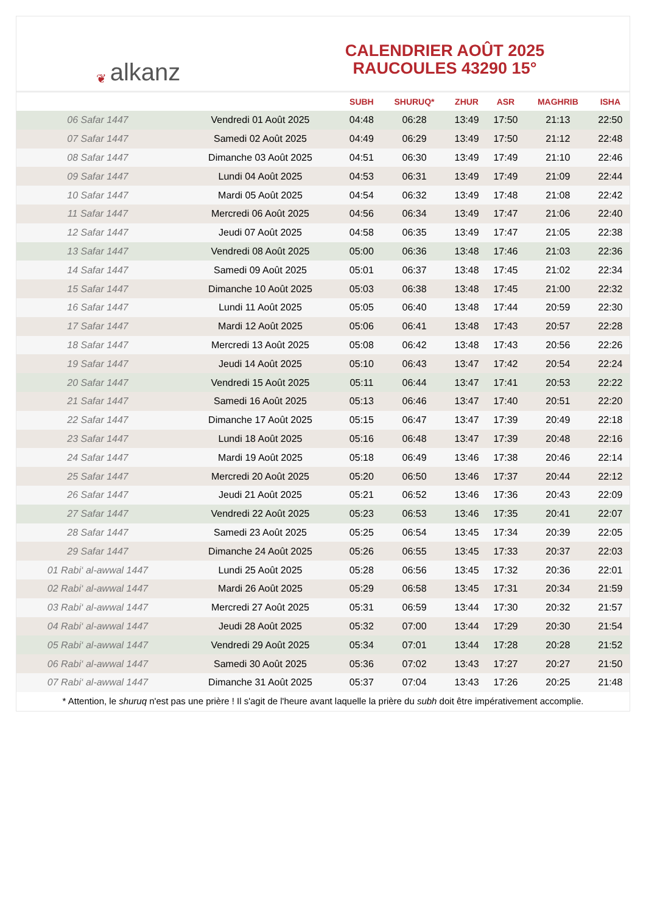❦ alkanz
CALENDRIER AOÛT 2025
RAUCOULES 43290 15°
| | | SUBH | SHURUQ* | ZHUR | ASR | MAGHRIB | ISHA |
| --- | --- | --- | --- | --- | --- | --- | --- |
| 06 Safar 1447 | Vendredi 01 Août 2025 | 04:48 | 06:28 | 13:49 | 17:50 | 21:13 | 22:50 |
| 07 Safar 1447 | Samedi 02 Août 2025 | 04:49 | 06:29 | 13:49 | 17:50 | 21:12 | 22:48 |
| 08 Safar 1447 | Dimanche 03 Août 2025 | 04:51 | 06:30 | 13:49 | 17:49 | 21:10 | 22:46 |
| 09 Safar 1447 | Lundi 04 Août 2025 | 04:53 | 06:31 | 13:49 | 17:49 | 21:09 | 22:44 |
| 10 Safar 1447 | Mardi 05 Août 2025 | 04:54 | 06:32 | 13:49 | 17:48 | 21:08 | 22:42 |
| 11 Safar 1447 | Mercredi 06 Août 2025 | 04:56 | 06:34 | 13:49 | 17:47 | 21:06 | 22:40 |
| 12 Safar 1447 | Jeudi 07 Août 2025 | 04:58 | 06:35 | 13:49 | 17:47 | 21:05 | 22:38 |
| 13 Safar 1447 | Vendredi 08 Août 2025 | 05:00 | 06:36 | 13:48 | 17:46 | 21:03 | 22:36 |
| 14 Safar 1447 | Samedi 09 Août 2025 | 05:01 | 06:37 | 13:48 | 17:45 | 21:02 | 22:34 |
| 15 Safar 1447 | Dimanche 10 Août 2025 | 05:03 | 06:38 | 13:48 | 17:45 | 21:00 | 22:32 |
| 16 Safar 1447 | Lundi 11 Août 2025 | 05:05 | 06:40 | 13:48 | 17:44 | 20:59 | 22:30 |
| 17 Safar 1447 | Mardi 12 Août 2025 | 05:06 | 06:41 | 13:48 | 17:43 | 20:57 | 22:28 |
| 18 Safar 1447 | Mercredi 13 Août 2025 | 05:08 | 06:42 | 13:48 | 17:43 | 20:56 | 22:26 |
| 19 Safar 1447 | Jeudi 14 Août 2025 | 05:10 | 06:43 | 13:47 | 17:42 | 20:54 | 22:24 |
| 20 Safar 1447 | Vendredi 15 Août 2025 | 05:11 | 06:44 | 13:47 | 17:41 | 20:53 | 22:22 |
| 21 Safar 1447 | Samedi 16 Août 2025 | 05:13 | 06:46 | 13:47 | 17:40 | 20:51 | 22:20 |
| 22 Safar 1447 | Dimanche 17 Août 2025 | 05:15 | 06:47 | 13:47 | 17:39 | 20:49 | 22:18 |
| 23 Safar 1447 | Lundi 18 Août 2025 | 05:16 | 06:48 | 13:47 | 17:39 | 20:48 | 22:16 |
| 24 Safar 1447 | Mardi 19 Août 2025 | 05:18 | 06:49 | 13:46 | 17:38 | 20:46 | 22:14 |
| 25 Safar 1447 | Mercredi 20 Août 2025 | 05:20 | 06:50 | 13:46 | 17:37 | 20:44 | 22:12 |
| 26 Safar 1447 | Jeudi 21 Août 2025 | 05:21 | 06:52 | 13:46 | 17:36 | 20:43 | 22:09 |
| 27 Safar 1447 | Vendredi 22 Août 2025 | 05:23 | 06:53 | 13:46 | 17:35 | 20:41 | 22:07 |
| 28 Safar 1447 | Samedi 23 Août 2025 | 05:25 | 06:54 | 13:45 | 17:34 | 20:39 | 22:05 |
| 29 Safar 1447 | Dimanche 24 Août 2025 | 05:26 | 06:55 | 13:45 | 17:33 | 20:37 | 22:03 |
| 01 Rabi‘ al-awwal 1447 | Lundi 25 Août 2025 | 05:28 | 06:56 | 13:45 | 17:32 | 20:36 | 22:01 |
| 02 Rabi‘ al-awwal 1447 | Mardi 26 Août 2025 | 05:29 | 06:58 | 13:45 | 17:31 | 20:34 | 21:59 |
| 03 Rabi‘ al-awwal 1447 | Mercredi 27 Août 2025 | 05:31 | 06:59 | 13:44 | 17:30 | 20:32 | 21:57 |
| 04 Rabi‘ al-awwal 1447 | Jeudi 28 Août 2025 | 05:32 | 07:00 | 13:44 | 17:29 | 20:30 | 21:54 |
| 05 Rabi‘ al-awwal 1447 | Vendredi 29 Août 2025 | 05:34 | 07:01 | 13:44 | 17:28 | 20:28 | 21:52 |
| 06 Rabi‘ al-awwal 1447 | Samedi 30 Août 2025 | 05:36 | 07:02 | 13:43 | 17:27 | 20:27 | 21:50 |
| 07 Rabi‘ al-awwal 1447 | Dimanche 31 Août 2025 | 05:37 | 07:04 | 13:43 | 17:26 | 20:25 | 21:48 |
* Attention, le shuruq n'est pas une prière ! Il s'agit de l'heure avant laquelle la prière du subh doit être impérativement accomplie.